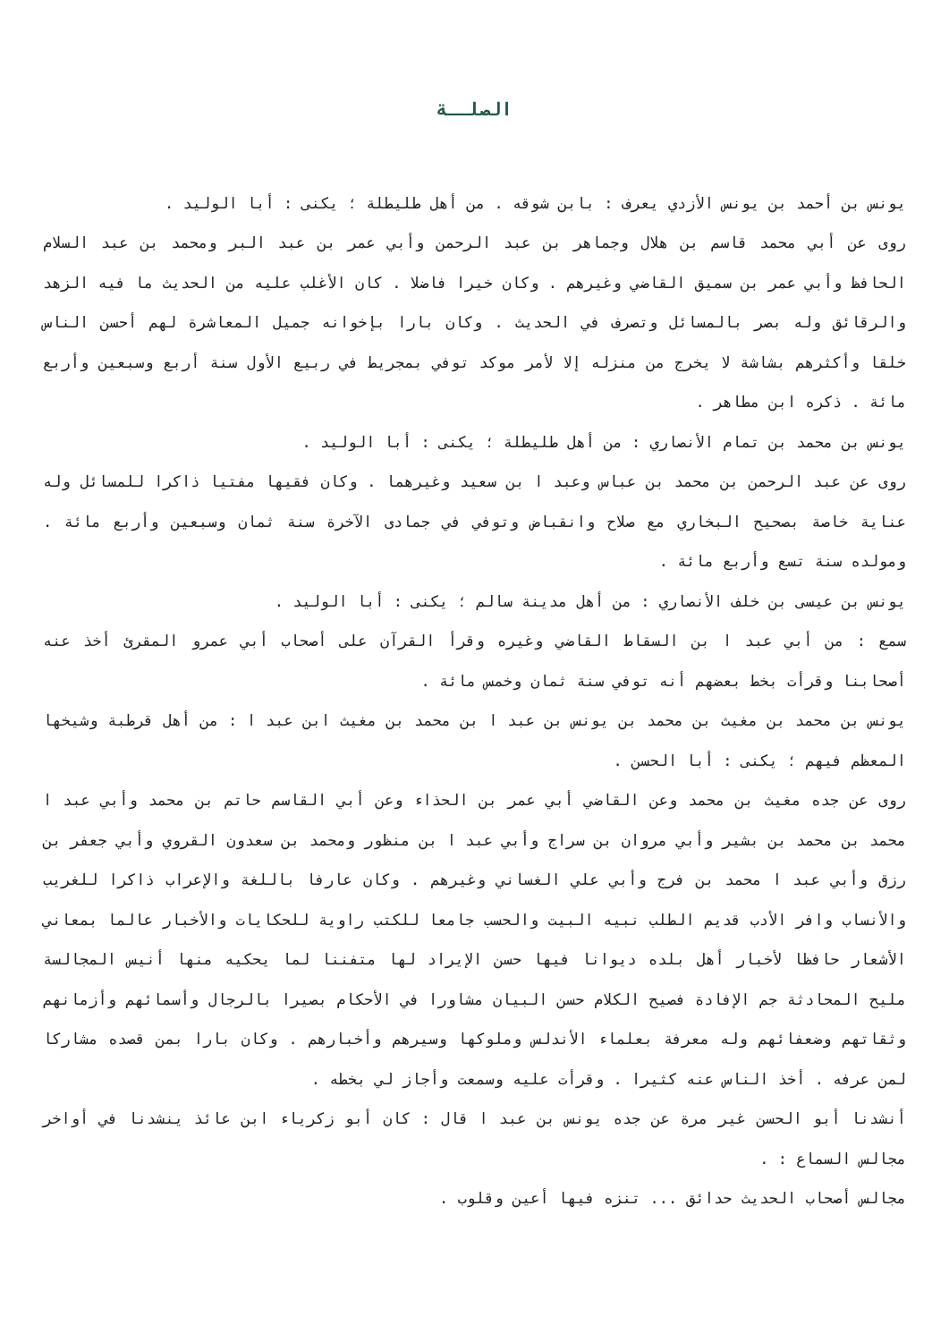الصلــة
يونس بن أحمد بن يونس الأزدي يعرف : بابن شوقه . من أهل طليطلة ؛ يكنى : أبا الوليد .
روى عن أبي محمد قاسم بن هلال وجماهر بن عبد الرحمن وأبي عمر بن عبد البر ومحمد بن عبد السلام الحافظ وأبي عمر بن سميق القاضي وغيرهم . وكان خيرا فاضلا . كان الأغلب عليه من الحديث ما فيه الزهد والرقائق وله بصر بالمسائل وتصرف في الحديث . وكان بارا بإخوانه جميل المعاشرة لهم أحسن الناس خلقا وأكثرهم بشاشة لا يخرج من منزله إلا لأمر موكد توفي بمجريط في ربيع الأول سنة أربع وسبعين وأربع مائة . ذكره ابن مطاهر .
يونس بن محمد بن تمام الأنصاري : من أهل طليطلة ؛ يكنى : أبا الوليد .
روى عن عبد الرحمن بن محمد بن عباس وعبد ا بن سعيد وغيرهما . وكان فقيها مفتيا ذاكرا للمسائل وله عناية خاصة بصحيح البخاري مع صلاح وانقباض وتوفي في جمادى الآخرة سنة ثمان وسبعين وأربع مائة . ومولده سنة تسع وأربع مائة .
يونس بن عيسى بن خلف الأنصاري : من أهل مدينة سالم ؛ يكنى : أبا الوليد .
سمع : من أبي عبد ا بن السقاط القاضي وغيره وقرأ القرآن على أصحاب أبي عمرو المقرئ أخذ عنه أصحابنا وقرأت بخط بعضهم أنه توفي سنة ثمان وخمس مائة .
يونس بن محمد بن مغيث بن محمد بن يونس بن عبد ا بن محمد بن مغيث ابن عبد ا : من أهل قرطبة وشيخها المعظم فيهم ؛ يكنى : أبا الحسن .
روى عن جده مغيث بن محمد وعن القاضي أبي عمر بن الحذاء وعن أبي القاسم حاتم بن محمد وأبي عبد ا محمد بن محمد بن بشير وأبي مروان بن سراج وأبي عبد ا بن منظور ومحمد بن سعدون القروي وأبي جعفر بن رزق وأبي عبد ا محمد بن فرج وأبي علي الغساني وغيرهم . وكان عارفا باللغة والإعراب ذاكرا للغريب والأنساب وافر الأدب قديم الطلب نبيه البيت والحسب جامعا للكتب راوية للحكايات والأخبار عالما بمعاني الأشعار حافظا لأخبار أهل بلده ديوانا فيها حسن الإيراد لها متفننا لما يحكيه منها أنيس المجالسة مليح المحادثة جم الإفادة فصيح الكلام حسن البيان مشاورا في الأحكام بصيرا بالرجال وأسمائهم وأزمانهم وثقاتهم وضعفائهم وله معرفة بعلماء الأندلس وملوكها وسيرهم وأخبارهم . وكان بارا بمن قصده مشاركا لمن عرفه . أخذ الناس عنه كثيرا . وقرأت عليه وسمعت وأجاز لي بخطه .
أنشدنا أبو الحسن غير مرة عن جده يونس بن عبد ا قال : كان أبو زكرياء ابن عائذ ينشدنا في أواخر مجالس السماع : .
مجالس أصحاب الحديث حدائق ... تنزه فيها أعين وقلوب .